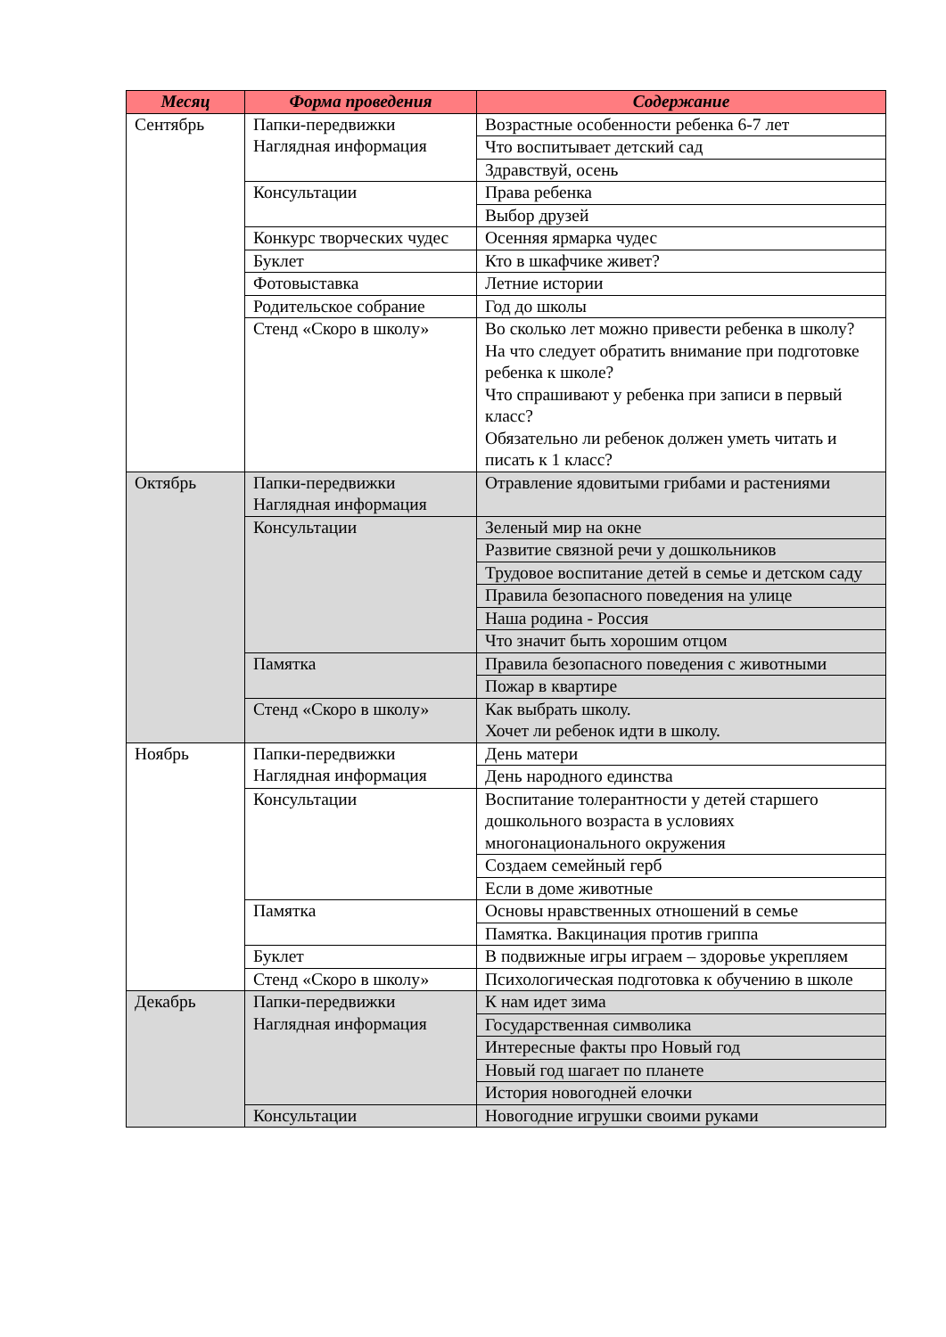| Месяц | Форма проведения | Содержание |
| --- | --- | --- |
| Сентябрь | Папки-передвижки Наглядная информация | Возрастные особенности ребенка 6-7 лет |
| | | Что воспитывает детский сад |
| | | Здравствуй, осень |
| | Консультации | Права ребенка |
| | | Выбор друзей |
| | Конкурс творческих чудес | Осенняя ярмарка чудес |
| | Буклет | Кто в шкафчике живет? |
| | Фотовыставка | Летние истории |
| | Родительское собрание | Год до школы |
| | Стенд «Скоро в школу» | Во сколько лет можно привести ребенка в школу? На что следует обратить внимание при подготовке ребенка к школе? Что спрашивают у ребенка при записи в первый класс? Обязательно ли ребенок должен уметь читать и писать к 1 класс? |
| Октябрь | Папки-передвижки Наглядная информация | Отравление ядовитыми грибами и растениями |
| | Консультации | Зеленый мир на окне |
| | | Развитие связной речи у дошкольников |
| | | Трудовое воспитание детей в семье и детском саду |
| | | Правила безопасного поведения на улице |
| | | Наша родина - Россия |
| | | Что значит быть хорошим отцом |
| | Памятка | Правила безопасного поведения с животными |
| | | Пожар в квартире |
| | Стенд «Скоро в школу» | Как выбрать школу. Хочет ли ребенок идти в школу. |
| Ноябрь | Папки-передвижки Наглядная информация | День матери |
| | | День народного единства |
| | Консультации | Воспитание толерантности у детей старшего дошкольного возраста в условиях многонационального окружения |
| | | Создаем семейный герб |
| | | Если в доме животные |
| | Памятка | Основы нравственных отношений в семье |
| | | Памятка. Вакцинация против гриппа |
| | Буклет | В подвижные игры играем – здоровье укрепляем |
| | Стенд «Скоро в школу» | Психологическая подготовка к обучению в школе |
| Декабрь | Папки-передвижки Наглядная информация | К нам идет зима |
| | | Государственная символика |
| | | Интересные факты про Новый год |
| | | Новый год шагает по планете |
| | | История новогодней елочки |
| | Консультации | Новогодние игрушки своими руками |